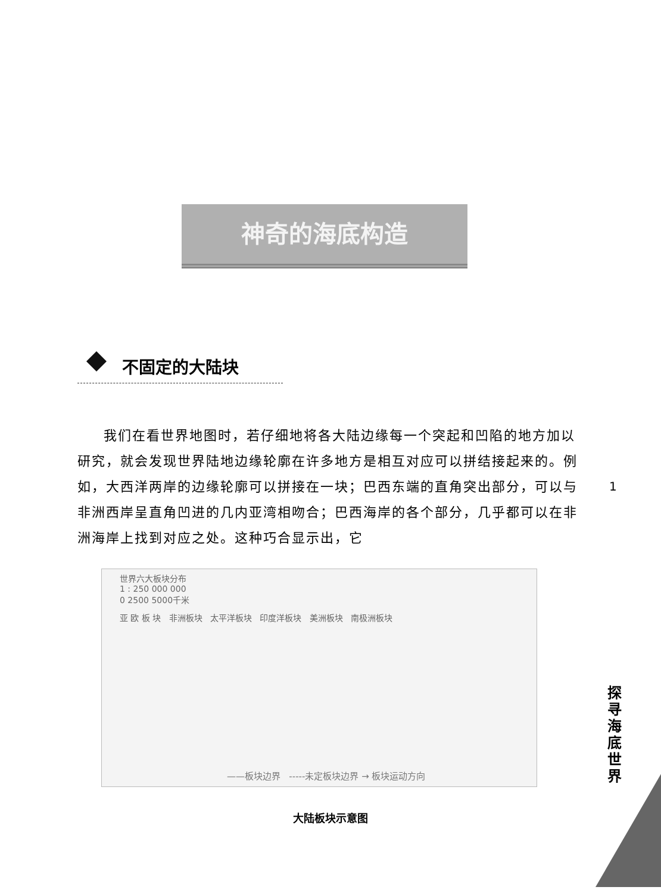神奇的海底构造
不固定的大陆块
我们在看世界地图时，若仔细地将各大陆边缘每一个突起和凹陷的地方加以研究，就会发现世界陆地边缘轮廓在许多地方是相互对应可以拼结接起来的。例如，大西洋两岸的边缘轮廓可以拼接在一块；巴西东端的直角突出部分，可以与非洲西岸呈直角凹进的几内亚湾相吻合；巴西海岸的各个部分，几乎都可以在非洲海岸上找到对应之处。这种巧合显示出，它
1
世界六大板块分布
1 : 250 000 000
0 2500 5000千米
亚 欧 板 块 非洲板块 太平洋板块 印度洋板块 美洲板块 南极洲板块
——板块边界 -----未定板块边界 → 板块运动方向
大陆板块示意图
探寻海底世界